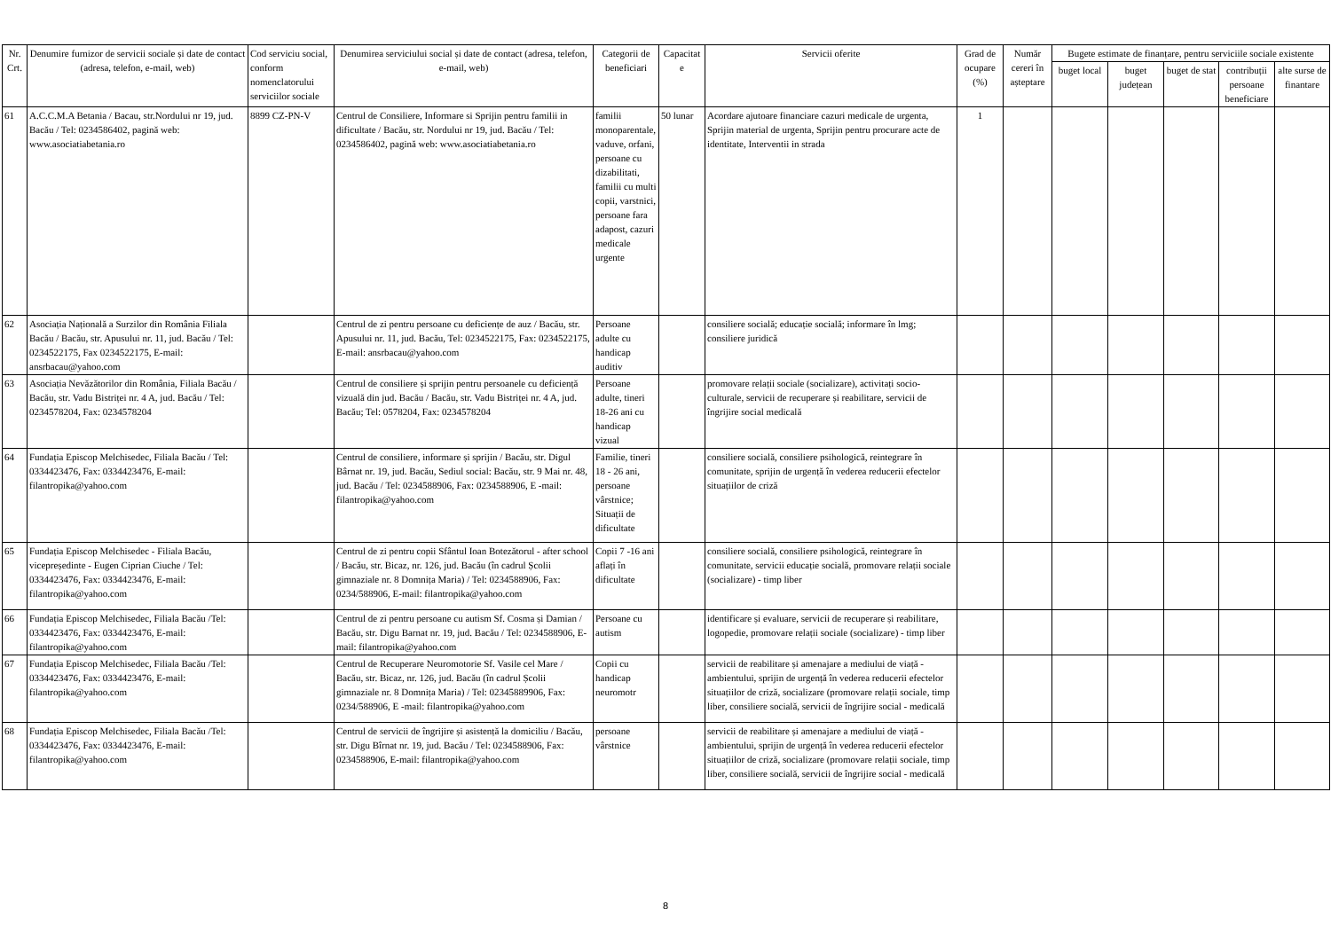| Nr. Crt. | Denumire furnizor de servicii sociale și date de contact (adresa, telefon, e-mail, web) | Cod serviciu social, conform nomenclatorului serviciilor sociale | Denumirea serviciului social și date de contact (adresa, telefon, e-mail, web) | Categorii de beneficiari | Capacitat e | Servicii oferite | Grad de ocupare (%) | Număr cereri în așteptare | Bugete estimate de finanțare, pentru serviciile sociale existente | | | | |
| --- | --- | --- | --- | --- | --- | --- | --- | --- | --- | --- | --- | --- | --- |
| | | | | | | | | | buget local | buget județean | buget de stat | contribuții persoane beneficiare | alte surse de finantare |
| 61 | A.C.C.M.A Betania / Bacau, str.Nordului nr 19, jud. Bacău / Tel: 0234586402, pagină web: www.asociatiabetania.ro | 8899 CZ-PN-V | Centrul de Consiliere, Informare si Sprijin pentru familii in dificultate / Bacău, str. Nordului nr 19, jud. Bacău / Tel: 0234586402, pagină web: www.asociatiabetania.ro | familii monoparentale, vaduve, orfani, persoane cu dizabilitati, familii cu multi copii, varstnici, persoane fara adapost, cazuri medicale urgente | 50 lunar | Acordare ajutoare financiare cazuri medicale de urgenta, Sprijin material de urgenta, Sprijin pentru procurare acte de identitate, Interventii in strada | 1 | | | | | | |
| 62 | Asociația Națională a Surzilor din România Filiala Bacău / Bacău, str. Apusului nr. 11, jud. Bacău / Tel: 0234522175, Fax 0234522175, E-mail: ansrbacau@yahoo.com | | Centrul de zi pentru persoane cu deficiențe de auz / Bacău, str. Apusului nr. 11, jud. Bacău, Tel: 0234522175, Fax: 0234522175, E-mail: ansrbacau@yahoo.com | Persoane adulte cu handicap auditiv | | consiliere socială; educație socială; informare în lmg; consiliere juridică | | | | | | | |
| 63 | Asociația Nevăzătorilor din România, Filiala Bacău / Bacău, str. Vadu Bistriței nr. 4 A, jud. Bacău / Tel: 0234578204, Fax: 0234578204 | | Centrul de consiliere și sprijin pentru persoanele cu deficiență vizuală din jud. Bacău / Bacău, str. Vadu Bistriței nr. 4 A, jud. Bacău; Tel: 0578204, Fax: 0234578204 | Persoane adulte, tineri 18-26 ani cu handicap vizual | | promovare relații sociale (socializare), activitați socio-culturale, servicii de recuperare și reabilitare, servicii de îngrijire social medicală | | | | | | | |
| 64 | Fundația Episcop Melchisedec, Filiala Bacău / Tel: 0334423476, Fax: 0334423476, E-mail: filantropika@yahoo.com | | Centrul de consiliere, informare și sprijin / Bacău, str. Digul Bârnat nr. 19, jud. Bacău, Sediul social: Bacău, str. 9 Mai nr. 48, jud. Bacău / Tel: 0234588906, Fax: 0234588906, E -mail: filantropika@yahoo.com | Familie, tineri 18 - 26 ani, persoane vârstnice; Situații de dificultate | | consiliere socială, consiliere psihologică, reintegrare în comunitate, sprijin de urgență în vederea reducerii efectelor situațiilor de criză | | | | | | | |
| 65 | Fundația Episcop Melchisedec - Filiala Bacău, vicepreședinte - Eugen Ciprian Ciuche / Tel: 0334423476, Fax: 0334423476, E-mail: filantropika@yahoo.com | | Centrul de zi pentru copii Sfântul Ioan Botezătorul - after school / Bacău, str. Bicaz, nr. 126, jud. Bacău (în cadrul Școlii gimnaziale nr. 8 Domnița Maria) / Tel: 0234588906, Fax: 0234/588906, E-mail: filantropika@yahoo.com | Copii 7 -16 ani aflați în dificultate | | consiliere socială, consiliere psihologică, reintegrare în comunitate, servicii educație socială, promovare relații sociale (socializare) - timp liber | | | | | | | |
| 66 | Fundația Episcop Melchisedec, Filiala Bacău /Tel: 0334423476, Fax: 0334423476, E-mail: filantropika@yahoo.com | | Centrul de zi pentru persoane cu autism Sf. Cosma și Damian / Bacău, str. Digu Barnat nr. 19, jud. Bacău / Tel: 0234588906, E-mail: filantropika@yahoo.com | Persoane cu autism | | identificare și evaluare, servicii de recuperare și reabilitare, logopedie, promovare relații sociale (socializare) - timp liber | | | | | | | |
| 67 | Fundația Episcop Melchisedec, Filiala Bacău /Tel: 0334423476, Fax: 0334423476, E-mail: filantropika@yahoo.com | | Centrul de Recuperare Neuromotorie Sf. Vasile cel Mare / Bacău, str. Bicaz, nr. 126, jud. Bacău (în cadrul Școlii gimnaziale nr. 8 Domnița Maria) / Tel: 02345889906, Fax: 0234/588906, E -mail: filantropika@yahoo.com | Copii cu handicap neuromotr | | servicii de reabilitare și amenajare a mediului de viață - ambientului, sprijin de urgență în vederea reducerii efectelor situațiilor de criză, socializare (promovare relații sociale, timp liber, consiliere socială, servicii de îngrijire social - medicală | | | | | | | |
| 68 | Fundația Episcop Melchisedec, Filiala Bacău /Tel: 0334423476, Fax: 0334423476, E-mail: filantropika@yahoo.com | | Centrul de servicii de îngrijire și asistență la domiciliu / Bacău, str. Digu Bîrnat nr. 19, jud. Bacău / Tel: 0234588906, Fax: 0234588906, E-mail: filantropika@yahoo.com | persoane vârstnice | | servicii de reabilitare și amenajare a mediului de viață - ambientului, sprijin de urgență în vederea reducerii efectelor situațiilor de criză, socializare (promovare relații sociale, timp liber, consiliere socială, servicii de îngrijire social - medicală | | | | | | | |
8